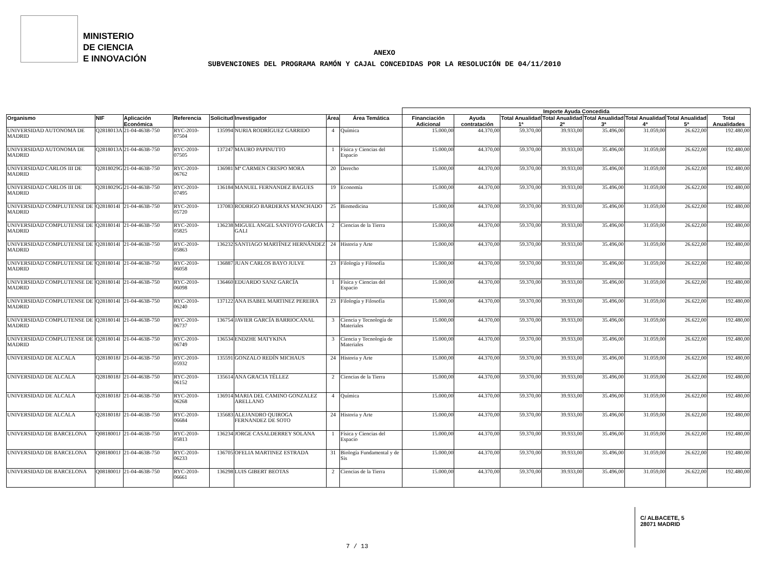MINISTERIO
DE CIENCIA
E INNOVACIÓN
ANEXO
SUBVENCIONES DEL PROGRAMA RAMÓN Y CAJAL CONCEDIDAS POR LA RESOLUCIÓN DE 04/11/2010
| | | | | | | | | Importe Ayuda Concedida | | | | | | | |
| --- | --- | --- | --- | --- | --- | --- | --- | --- | --- | --- | --- | --- | --- | --- | --- |
| Organismo | NIF | Aplicación Económica | Referencia | Solicitud | Investigador | Área | Área Temática | Financiación Adicional | Ayuda contratación | Total Anualidad 1ª | Total Anualidad 2ª | Total Anualidad 3ª | Total Anualidad 4ª | Total Anualidad 5ª | Total Anualidades |
| UNIVERSIDAD AUTONOMA DE MADRID | Q2818013A | 21-04-463B-750 | RYC-2010-07504 | 135994 | NURIA RODRÍGUEZ GARRIDO | 4 | Química | 15.000,00 | 44.370,00 | 59.370,00 | 39.933,00 | 35.496,00 | 31.059,00 | 26.622,00 | 192.480,00 |
| UNIVERSIDAD AUTONOMA DE MADRID | Q2818013A | 21-04-463B-750 | RYC-2010-07505 | 137247 | MAURO PAPINUTTO | 1 | Física y Ciencias del Espacio | 15.000,00 | 44.370,00 | 59.370,00 | 39.933,00 | 35.496,00 | 31.059,00 | 26.622,00 | 192.480,00 |
| UNIVERSIDAD CARLOS III DE MADRID | Q2818029G | 21-04-463B-750 | RYC-2010-06762 | 136981 | Mª CARMEN CRESPO MORA | 20 | Derecho | 15.000,00 | 44.370,00 | 59.370,00 | 39.933,00 | 35.496,00 | 31.059,00 | 26.622,00 | 192.480,00 |
| UNIVERSIDAD CARLOS III DE MADRID | Q2818029G | 21-04-463B-750 | RYC-2010-07495 | 136184 | MANUEL FERNANDEZ BAGUES | 19 | Economía | 15.000,00 | 44.370,00 | 59.370,00 | 39.933,00 | 35.496,00 | 31.059,00 | 26.622,00 | 192.480,00 |
| UNIVERSIDAD COMPLUTENSE DE MADRID | Q2818014I | 21-04-463B-750 | RYC-2010-05720 | 137083 | RODRIGO BARDERAS MANCHADO | 25 | Biomedicina | 15.000,00 | 44.370,00 | 59.370,00 | 39.933,00 | 35.496,00 | 31.059,00 | 26.622,00 | 192.480,00 |
| UNIVERSIDAD COMPLUTENSE DE MADRID | Q2818014I | 21-04-463B-750 | RYC-2010-05825 | 136238 | MIGUEL ANGEL SANTOYO GARCÍA GALI | 2 | Ciencias de la Tierra | 15.000,00 | 44.370,00 | 59.370,00 | 39.933,00 | 35.496,00 | 31.059,00 | 26.622,00 | 192.480,00 |
| UNIVERSIDAD COMPLUTENSE DE MADRID | Q2818014I | 21-04-463B-750 | RYC-2010-05863 | 136232 | SANTIAGO MARTÍNEZ HERNÁNDEZ | 24 | Historia y Arte | 15.000,00 | 44.370,00 | 59.370,00 | 39.933,00 | 35.496,00 | 31.059,00 | 26.622,00 | 192.480,00 |
| UNIVERSIDAD COMPLUTENSE DE MADRID | Q2818014I | 21-04-463B-750 | RYC-2010-06058 | 136887 | JUAN CARLOS BAYO JULVE | 23 | Filología y Filosofía | 15.000,00 | 44.370,00 | 59.370,00 | 39.933,00 | 35.496,00 | 31.059,00 | 26.622,00 | 192.480,00 |
| UNIVERSIDAD COMPLUTENSE DE MADRID | Q2818014I | 21-04-463B-750 | RYC-2010-06098 | 136460 | EDUARDO SANZ GARCÍA | 1 | Física y Ciencias del Espacio | 15.000,00 | 44.370,00 | 59.370,00 | 39.933,00 | 35.496,00 | 31.059,00 | 26.622,00 | 192.480,00 |
| UNIVERSIDAD COMPLUTENSE DE MADRID | Q2818014I | 21-04-463B-750 | RYC-2010-06240 | 137122 | ANA ISABEL MARTINEZ PEREIRA | 23 | Filología y Filosofía | 15.000,00 | 44.370,00 | 59.370,00 | 39.933,00 | 35.496,00 | 31.059,00 | 26.622,00 | 192.480,00 |
| UNIVERSIDAD COMPLUTENSE DE MADRID | Q2818014I | 21-04-463B-750 | RYC-2010-06737 | 136754 | JAVIER GARCÍA BARRIOCANAL | 3 | Ciencia y Tecnología de Materiales | 15.000,00 | 44.370,00 | 59.370,00 | 39.933,00 | 35.496,00 | 31.059,00 | 26.622,00 | 192.480,00 |
| UNIVERSIDAD COMPLUTENSE DE MADRID | Q2818014I | 21-04-463B-750 | RYC-2010-06749 | 136534 | ENDZHE MATYKINA | 3 | Ciencia y Tecnología de Materiales | 15.000,00 | 44.370,00 | 59.370,00 | 39.933,00 | 35.496,00 | 31.059,00 | 26.622,00 | 192.480,00 |
| UNIVERSIDAD DE ALCALA | Q2818018J | 21-04-463B-750 | RYC-2010-05932 | 135591 | GONZALO REDÍN MICHAUS | 24 | Historia y Arte | 15.000,00 | 44.370,00 | 59.370,00 | 39.933,00 | 35.496,00 | 31.059,00 | 26.622,00 | 192.480,00 |
| UNIVERSIDAD DE ALCALA | Q2818018J | 21-04-463B-750 | RYC-2010-06152 | 135614 | ANA GRACIA TÉLLEZ | 2 | Ciencias de la Tierra | 15.000,00 | 44.370,00 | 59.370,00 | 39.933,00 | 35.496,00 | 31.059,00 | 26.622,00 | 192.480,00 |
| UNIVERSIDAD DE ALCALA | Q2818018J | 21-04-463B-750 | RYC-2010-06268 | 136914 | MARIA DEL CAMINO GONZALEZ ARELLANO | 4 | Química | 15.000,00 | 44.370,00 | 59.370,00 | 39.933,00 | 35.496,00 | 31.059,00 | 26.622,00 | 192.480,00 |
| UNIVERSIDAD DE ALCALA | Q2818018J | 21-04-463B-750 | RYC-2010-06684 | 135683 | ALEJANDRO QUIROGA FERNANDEZ DE SOTO | 24 | Historia y Arte | 15.000,00 | 44.370,00 | 59.370,00 | 39.933,00 | 35.496,00 | 31.059,00 | 26.622,00 | 192.480,00 |
| UNIVERSIDAD DE BARCELONA | Q0818001J | 21-04-463B-750 | RYC-2010-05813 | 136234 | JORGE CASALDERREY SOLANA | 1 | Física y Ciencias del Espacio | 15.000,00 | 44.370,00 | 59.370,00 | 39.933,00 | 35.496,00 | 31.059,00 | 26.622,00 | 192.480,00 |
| UNIVERSIDAD DE BARCELONA | Q0818001J | 21-04-463B-750 | RYC-2010-06233 | 136705 | OFELIA MARTINEZ ESTRADA | 31 | Biología Fundamental y de Sis | 15.000,00 | 44.370,00 | 59.370,00 | 39.933,00 | 35.496,00 | 31.059,00 | 26.622,00 | 192.480,00 |
| UNIVERSIDAD DE BARCELONA | Q0818001J | 21-04-463B-750 | RYC-2010-06661 | 136298 | LUIS GIBERT BEOTAS | 2 | Ciencias de la Tierra | 15.000,00 | 44.370,00 | 59.370,00 | 39.933,00 | 35.496,00 | 31.059,00 | 26.622,00 | 192.480,00 |
C/ ALBACETE, 5
28071 MADRID
7 / 13